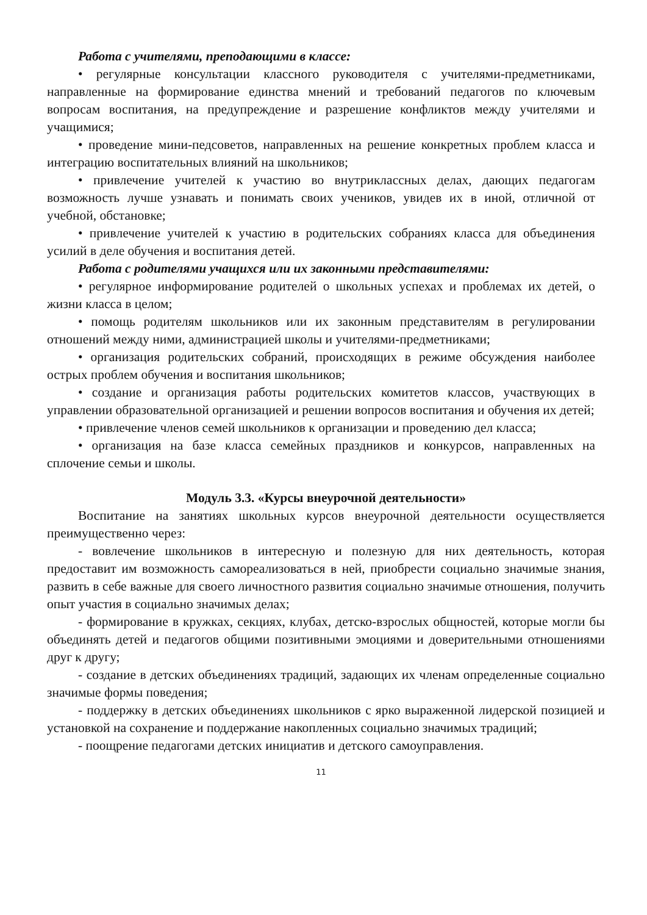Работа с учителями, преподающими в классе:
• регулярные консультации классного руководителя с учителями-предметниками, направленные на формирование единства мнений и требований педагогов по ключевым вопросам воспитания, на предупреждение и разрешение конфликтов между учителями и учащимися;
• проведение мини-педсоветов, направленных на решение конкретных проблем класса и интеграцию воспитательных влияний на школьников;
• привлечение учителей к участию во внутриклассных делах, дающих педагогам возможность лучше узнавать и понимать своих учеников, увидев их в иной, отличной от учебной, обстановке;
• привлечение учителей к участию в родительских собраниях класса для объединения усилий в деле обучения и воспитания детей.
Работа с родителями учащихся или их законными представителями:
• регулярное информирование родителей о школьных успехах и проблемах их детей, о жизни класса в целом;
• помощь родителям школьников или их законным представителям в регулировании отношений между ними, администрацией школы и учителями-предметниками;
• организация родительских собраний, происходящих в режиме обсуждения наиболее острых проблем обучения и воспитания школьников;
• создание и организация работы родительских комитетов классов, участвующих в управлении образовательной организацией и решении вопросов воспитания и обучения их детей;
• привлечение членов семей школьников к организации и проведению дел класса;
• организация на базе класса семейных праздников и конкурсов, направленных на сплочение семьи и школы.
Модуль 3.3. «Курсы внеурочной деятельности»
Воспитание на занятиях школьных курсов внеурочной деятельности осуществляется преимущественно через:
- вовлечение школьников в интересную и полезную для них деятельность, которая предоставит им возможность самореализоваться в ней, приобрести социально значимые знания, развить в себе важные для своего личностного развития социально значимые отношения, получить опыт участия в социально значимых делах;
- формирование в кружках, секциях, клубах, детско-взрослых общностей, которые могли бы объединять детей и педагогов общими позитивными эмоциями и доверительными отношениями друг к другу;
- создание в детских объединениях традиций, задающих их членам определенные социально значимые формы поведения;
- поддержку в детских объединениях школьников с ярко выраженной лидерской позицией и установкой на сохранение и поддержание накопленных социально значимых традиций;
- поощрение педагогами детских инициатив и детского самоуправления.
11